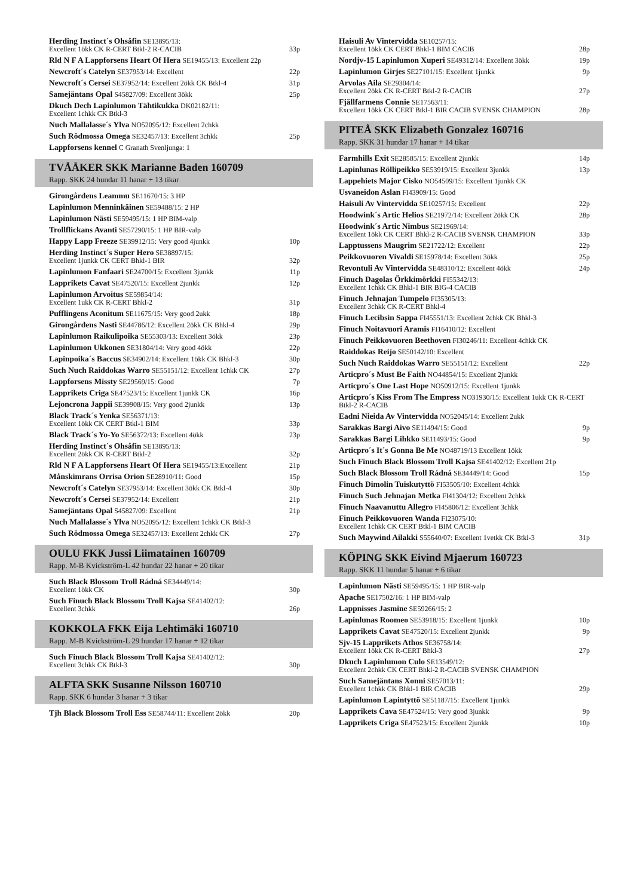Herding Instinct´s Ohsåfin SE13895/13:
Excellent 1ökk CK R-CERT Btkl-2 R-CACIB 33p
Rld N F A Lappforsens Heart Of Hera SE19455/13: Excellent 22p
Newcroft´s Catelyn SE37953/14: Excellent 22p
Newcroft´s Cersei SE37952/14: Excellent 2ökk CK Btkl-4 31p
Samejäntans Opal S45827/09: Excellent 3ökk 25p
Dkuch Dech Lapinlumon Tähtikukka DK02182/11:
Excellent 1chkk CK Btkl-3
Nuch Mallalasse´s Ylva NO52095/12: Excellent 2chkk
Such Rödmossa Omega SE32457/13: Excellent 3chkk 25p
Lappforsens kennel C Granath Svenljunga: 1
TVÅÅKER SKK Marianne Baden 160709
Rapp. SKK 24 hundar 11 hanar + 13 tikar
Girongårdens Leammu SE11670/15: 3 HP
Lapinlumon Menninkäinen SE59488/15: 2 HP
Lapinlumon Nästi SE59495/15: 1 HP BIM-valp
Trollflickans Avanti SE57290/15: 1 HP BIR-valp
Happy Lapp Freeze SE39912/15: Very good 4junkk 10p
Herding Instinct´s Super Hero SE38897/15:
Excellent 1junkk CK CERT Bhkl-1 BIR 32p
Lapinlumon Fanfaari SE24700/15: Excellent 3junkk 11p
Lapprikets Cavat SE47520/15: Excellent 2junkk 12p
Lapinlumon Arvoitus SE59854/14:
Excellent 1ukk CK R-CERT Bhkl-2 31p
Pufflingens Aconitum SE11675/15: Very good 2ukk 18p
Girongårdens Nasti SE44786/12: Excellent 2ökk CK Bhkl-4 29p
Lapinlumon Raikulipoika SE55303/13: Excellent 3ökk 23p
Lapinlumon Ukkonen SE31804/14: Very good 4ökk 22p
Lapinpoika´s Baccus SE34902/14: Excellent 1ökk CK Bhkl-3 30p
Such Nuch Raiddokas Warro SE55151/12: Excellent 1chkk CK 27p
Lappforsens Missty SE29569/15: Good 7p
Lapprikets Criga SE47523/15: Excellent 1junkk CK 16p
Lejoncrona Jappii SE39908/15: Very good 2junkk 13p
Black Track´s Yenka SE56371/13:
Excellent 1ökk CK CERT Btkl-1 BIM 33p
Black Track´s Yo-Yo SE56372/13: Excellent 4ökk 23p
Herding Instinct´s Ohsåfin SE13895/13:
Excellent 2ökk CK R-CERT Btkl-2 32p
Rld N F A Lappforsens Heart Of Hera SE19455/13:Excellent 21p
Månskimrans Orrisa Orion SE28910/11: Good 15p
Newcroft´s Catelyn SE37953/14: Excellent 3ökk CK Btkl-4 30p
Newcroft´s Cersei SE37952/14: Excellent 21p
Samejäntans Opal S45827/09: Excellent 21p
Nuch Mallalasse´s Ylva NO52095/12: Excellent 1chkk CK Btkl-3
Such Rödmossa Omega SE32457/13: Excellent 2chkk CK 27p
OULU FKK Jussi Liimatainen 160709
Rapp. M-B Kvickström-L 42 hundar 22 hanar + 20 tikar
Such Black Blossom Troll Rádná SE34449/14:
Excellent 1ökk CK 30p
Such Finuch Black Blossom Troll Kajsa SE41402/12:
Excellent 3chkk 26p
KOKKOLA FKK Eija Lehtimäki 160710
Rapp. M-B Kvickström-L 29 hundar 17 hanar + 12 tikar
Such Finuch Black Blossom Troll Kajsa SE41402/12:
Excellent 3chkk CK Btkl-3 30p
ALFTA SKK Susanne Nilsson 160710
Rapp. SKK 6 hundar 3 hanar + 3 tikar
Tjh Black Blossom Troll Ess SE58744/11: Excellent 2ökk 20p
Haisuli Av Vintervidda SE10257/15:
Excellent 1ökk CK CERT Bhkl-1 BIM CACIB 28p
Nordjv-15 Lapinlumon Xuperi SE49312/14: Excellent 3ökk 19p
Lapinlumon Girjes SE27101/15: Excellent 1junkk 9p
Arvolas Aila SE29304/14:
Excellent 2ökk CK R-CERT Btkl-2 R-CACIB 27p
Fjällfarmens Connie SE17563/11:
Excellent 1ökk CK CERT Btkl-1 BIR CACIB SVENSK CHAMPION 28p
PITEÅ SKK Elizabeth Gonzalez 160716
Rapp. SKK 31 hundar 17 hanar + 14 tikar
Farmhills Exit SE28585/15: Excellent 2junkk 14p
Lapinlunas Röllipeikko SE53919/15: Excellent 3junkk 13p
Lappehiets Major Cisko NO54509/15: Excellent 1junkk CK
Usvaneidon Aslan FI43909/15: Good
Haisuli Av Vintervidda SE10257/15: Excellent 22p
Hoodwink´s Artic Helios SE21972/14: Excellent 2ökk CK 28p
Hoodwink´s Artic Nimbus SE21969/14:
Excellent 1ökk CK CERT Bhkl-2 R-CACIB SVENSK CHAMPION 33p
Lapptussens Maugrim SE21722/12: Excellent 22p
Peikkovuoren Vivaldi SE15978/14: Excellent 3ökk 25p
Revontuli Av Vintervidda SE48310/12: Excellent 4ökk 24p
Finuch Dagolas Örkkimörkki FI55342/13:
Excellent 1chkk CK Bhkl-1 BIR BIG-4 CACIB
Finuch Jehnajan Tumpelo FI35305/13:
Excellent 3chkk CK R-CERT Bhkl-4
Finuch Lecibsin Sappa FI45551/13: Excellent 2chkk CK Bhkl-3
Finuch Noitavuori Aramis FI16410/12: Excellent
Finuch Peikkovuoren Beethoven FI30246/11: Excellent 4chkk CK
Raiddokas Reijo SE50142/10: Excellent
Such Nuch Raiddokas Warro SE55151/12: Excellent 22p
Articpro´s Must Be Faith NO44854/15: Excellent 2junkk
Articpro´s One Last Hope NO50912/15: Excellent 1junkk
Articpro´s Kiss From The Empress NO31930/15: Excellent 1ukk CK R-CERT Btkl-2 R-CACIB
Eadni Nieida Av Vintervidda NO52045/14: Excellent 2ukk
Sarakkas Bargi Aivo SE11494/15: Good 9p
Sarakkas Bargi Lihkko SE11493/15: Good 9p
Articpro´s It´s Gonna Be Me NO48719/13 Excellent 1ökk
Such Finuch Black Blossom Troll Kajsa SE41402/12: Excellent 21p
Such Black Blossom Troll Rádná SE34449/14: Good 15p
Finuch Dimolin Tuiskutyttö FI53505/10: Excellent 4chkk
Finuch Such Jehnajan Metka FI41304/12: Excellent 2chkk
Finuch Naavanuttu Allegro FI45806/12: Excellent 3chkk
Finuch Peikkovuoren Wanda FI23075/10:
Excellent 1chkk CK CERT Btkl-1 BIM CACIB
Such Maywind Ailakki S55640/07: Excellent 1vetkk CK Btkl-3 31p
KÖPING SKK Eivind Mjaerum 160723
Rapp. SKK 11 hundar 5 hanar + 6 tikar
Lapinlumon Nästi SE59495/15: 1 HP BIR-valp
Apache SE17502/16: 1 HP BIM-valp
Lappnisses Jasmine SE59266/15: 2
Lapinlunas Roomeo SE53918/15: Excellent 1junkk 10p
Lapprikets Cavat SE47520/15: Excellent 2junkk 9p
Sjv-15 Lapprikets Athos SE36758/14:
Excellent 1ökk CK R-CERT Bhkl-3 27p
Dkuch Lapinlumon Culo SE13549/12:
Excellent 2chkk CK CERT Bhkl-2 R-CACIB SVENSK CHAMPION
Such Samejäntans Xonni SE57013/11:
Excellent 1chkk CK Bhkl-1 BIR CACIB 29p
Lapinlumon Lapintyttö SE51187/15: Excellent 1junkk
Lapprikets Cava SE47524/15: Very good 3junkk 9p
Lapprikets Criga SE47523/15: Excellent 2junkk 10p